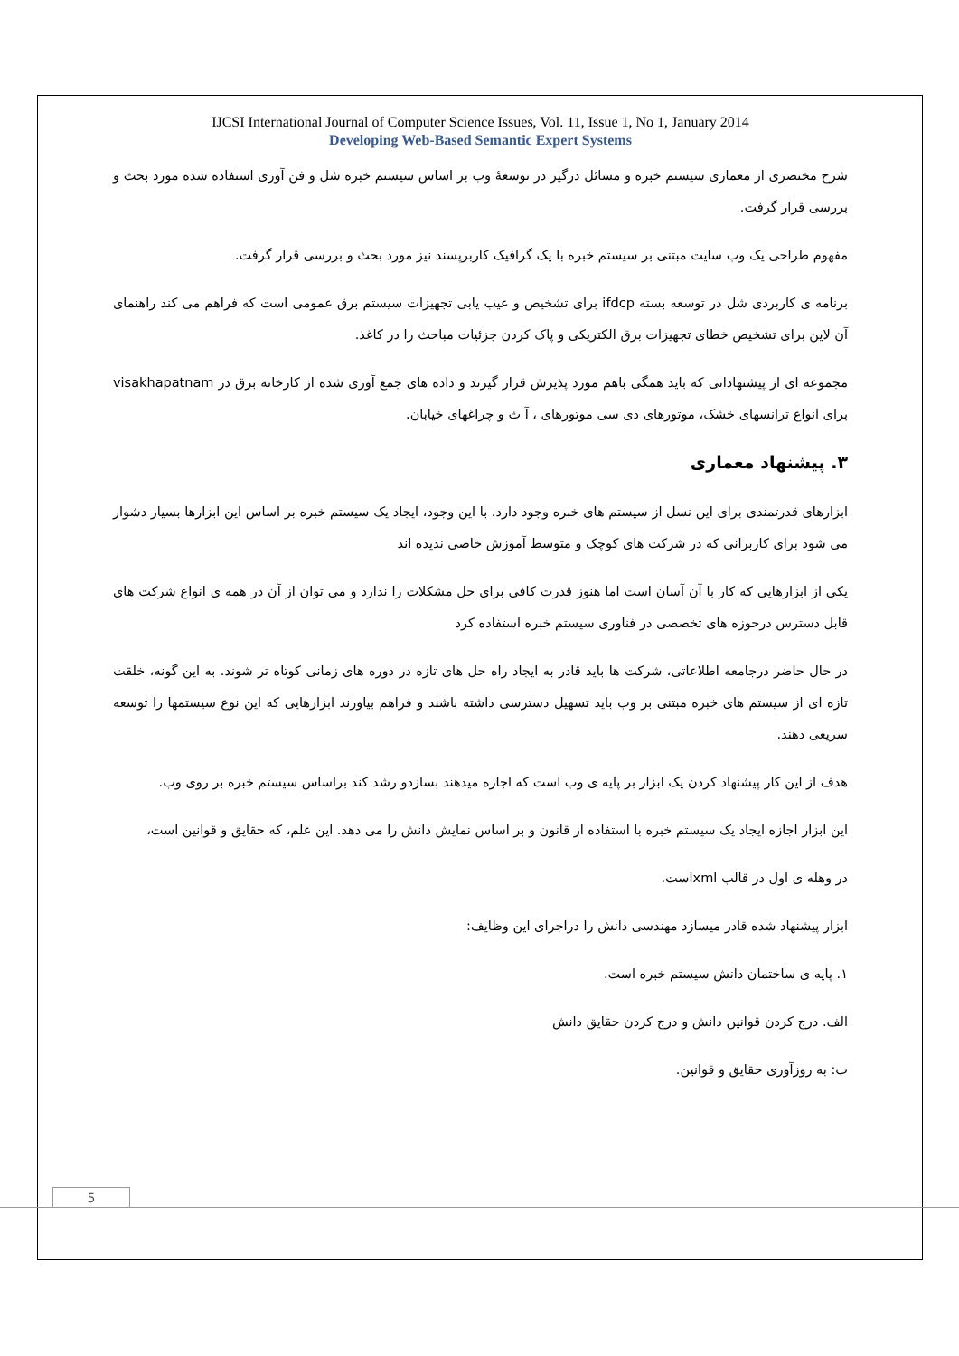IJCSI International Journal of Computer Science Issues, Vol. 11, Issue 1, No 1, January 2014
Developing Web-Based Semantic Expert Systems
شرح مختصری از معماری سیستم خبره و مسائل درگیر در توسعهٔ وب بر اساس سیستم خبره شل و فن آوری استفاده شده مورد بحث و بررسی قرار گرفت.
مفهوم طراحی یک وب سایت مبتنی بر سیستم خبره با یک گرافیک کاربرپسند نیز مورد بحث و بررسی قرار گرفت.
برنامه ی کاربردی شل در توسعه بسته ifdcp برای تشخیص و عیب یابی تجهیزات سیستم برق عمومی است که فراهم می کند راهنمای آن لاین برای تشخیص خطای تجهیزات برق الکتریکی و پاک کردن جزئیات مباحث را در کاغذ.
مجموعه ای از پیشنهاداتی که باید همگی باهم مورد پذیرش قرار گیرند و داده های جمع آوری شده از کارخانه برق در visakhapatnam برای انواع ترانسهای خشک، موتورهای دی سی موتورهای ، آ ث و چراغهای خیابان.
۳. پیشنهاد معماری
ابزارهای قدرتمندی برای این نسل از سیستم های خبره وجود دارد. با این وجود، ایجاد یک سیستم خبره بر اساس این ابزارها بسیار دشوار می شود برای کاربرانی که در شرکت های کوچک و متوسط آموزش خاصی ندیده اند
یکی از ابزارهایی که کار با آن آسان است اما هنوز قدرت کافی برای حل مشکلات را ندارد و می توان از آن در همه ی انواع شرکت های قابل دسترس درحوزه های تخصصی در فناوری سیستم خبره استفاده کرد
در حال حاضر درجامعه اطلاعاتی، شرکت ها باید قادر به ایجاد راه حل های تازه در دوره های زمانی کوتاه تر شوند. به این گونه، خلقت تازه ای از سیستم های خبره مبتنی بر وب باید تسهیل دسترسی داشته باشند و فراهم بیاورند ابزارهایی که این نوع سیستمها را توسعه سریعی دهند.
هدف از این کار پیشنهاد کردن یک ابزار بر پایه ی وب است که اجازه میدهند بسازدو رشد کند براساس سیستم خبره بر روی وب.
این ابزار اجازه ایجاد یک سیستم خبره با استفاده از قانون و بر اساس نمایش دانش را می دهد. این علم، که حقایق و قوانین است،
در وهله ی اول در قالب xmlاست.
ابزار پیشنهاد شده قادر میسازد مهندسی دانش را دراجرای این وظایف:
۱. پایه ی ساختمان دانش سیستم خبره است.
الف. درج کردن قوانین دانش و درج کردن حقایق دانش
ب: به روزآوری حقایق و قوانین.
5